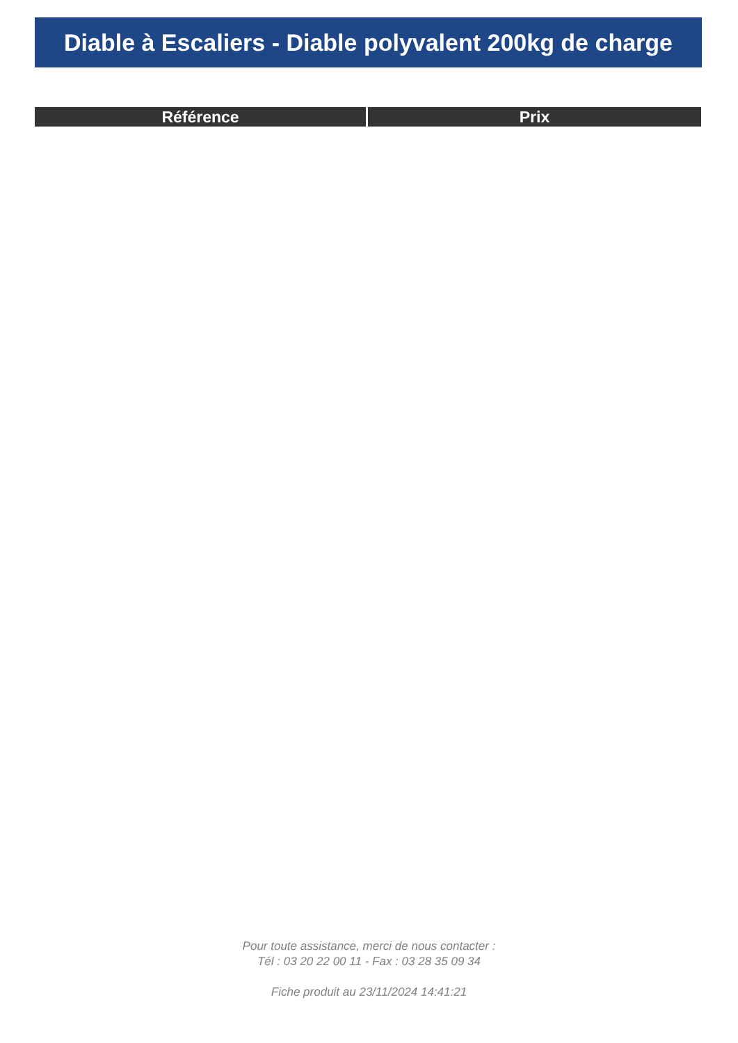Diable à Escaliers - Diable polyvalent 200kg de charge
| Référence | Prix |
| --- | --- |
Pour toute assistance, merci de nous contacter :
Tél : 03 20 22 00 11 - Fax : 03 28 35 09 34
Fiche produit au 23/11/2024 14:41:21